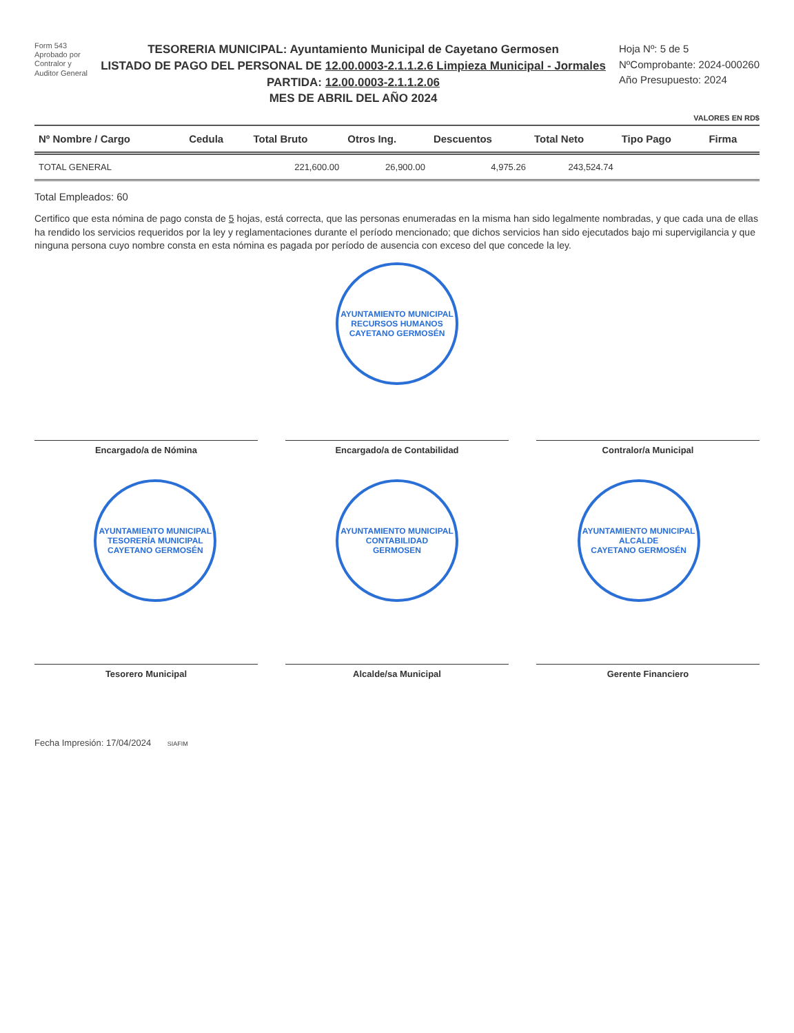Form 543
Aprobado por
Contralor y
Auditor General
TESORERIA MUNICIPAL: Ayuntamiento Municipal de Cayetano Germosen
LISTADO DE PAGO DEL PERSONAL DE 12.00.0003-2.1.1.2.6 Limpieza Municipal - Jormales
PARTIDA: 12.00.0003-2.1.1.2.06
MES DE ABRIL DEL AÑO 2024
Hoja Nº: 5 de 5
NºComprobante: 2024-000260
Año Presupuesto: 2024
VALORES EN RD$
| Nº Nombre / Cargo | Cedula | Total Bruto | Otros Ing. | Descuentos | Total Neto | Tipo Pago | Firma |
| --- | --- | --- | --- | --- | --- | --- | --- |
| TOTAL GENERAL | | 221,600.00 | 26,900.00 | 4,975.26 | 243,524.74 | | |
Total Empleados: 60
Certifico que esta nómina de pago consta de 5 hojas, está correcta, que las personas enumeradas en la misma han sido legalmente nombradas, y que cada una de ellas ha rendido los servicios requeridos por la ley y reglamentaciones durante el período mencionado; que dichos servicios han sido ejecutados bajo mi supervigilancia y que ninguna persona cuyo nombre consta en esta nómina es pagada por período de ausencia con exceso del que concede la ley.
AYUNTAMIENTO MUNICIPAL
RECURSOS HUMANOS
CAYETANO GERMOSÉN
Encargado/a de Nómina
Encargado/a de Contabilidad
Contralor/a Municipal
AYUNTAMIENTO MUNICIPAL
TESORERÍA MUNICIPAL
CAYETANO GERMOSÉN
AYUNTAMIENTO MUNICIPAL
CONTABILIDAD
GERMOSEN
AYUNTAMIENTO MUNICIPAL
ALCALDE
CAYETANO GERMOSÉN
Tesorero Municipal
Alcalde/sa Municipal
Gerente Financiero
Fecha Impresión: 17/04/2024 SIAFIM